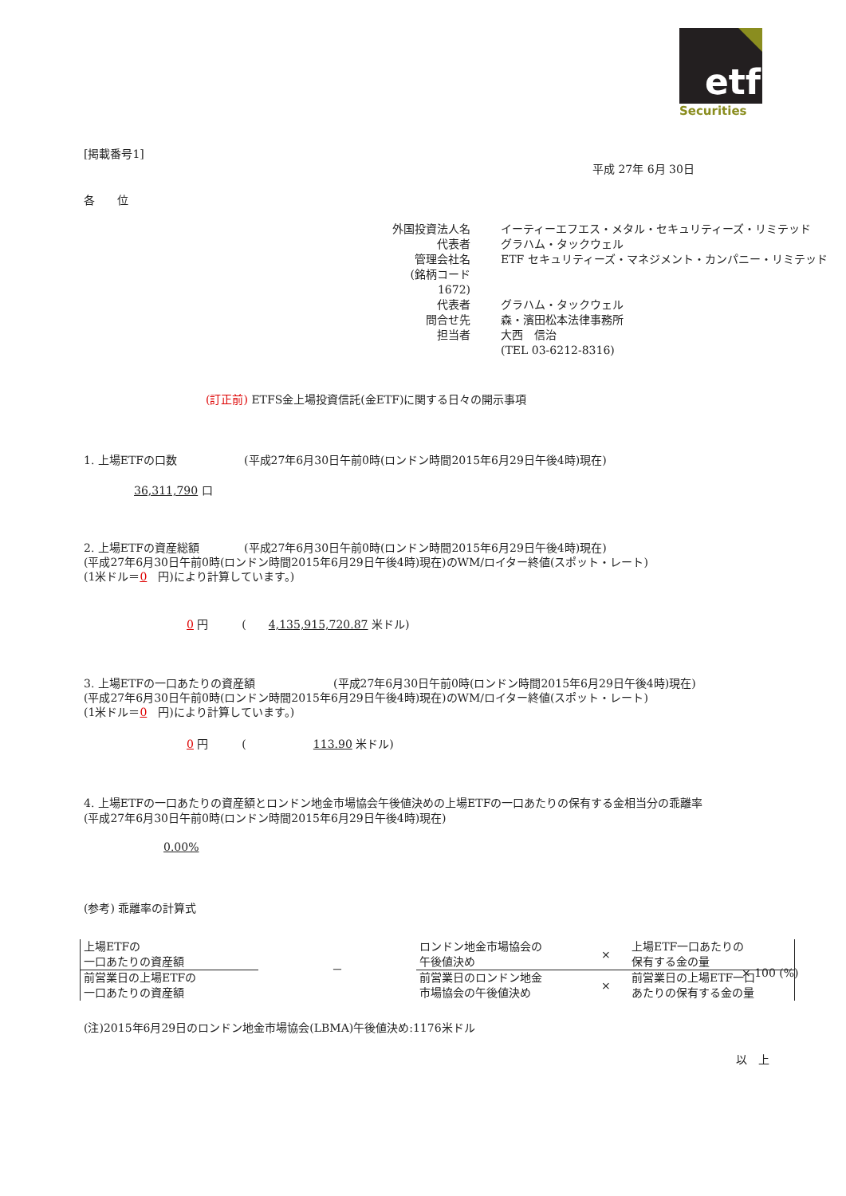etf
Securities
[掲載番号1]
平成 27年 6月 30日
各　　位
| 外国投資法人名 | イーティーエフエス・メタル・セキュリティーズ・リミテッド |
| 代表者 | グラハム・タックウェル |
| 管理会社名 | ETF セキュリティーズ・マネジメント・カンパニー・リミテッド |
| (銘柄コード 1672) | |
| 代表者 | グラハム・タックウェル |
| 問合せ先 | 森・濱田松本法律事務所 |
| 担当者 | 大西 信治 |
| | (TEL 03-6212-8316) |
(訂正前) ETFS金上場投資信託(金ETF)に関する日々の開示事項
1. 上場ETFの口数　　　　　　(平成27年6月30日午前0時(ロンドン時間2015年6月29日午後4時)現在)
36,311,790 口
2. 上場ETFの資産総額　　　　(平成27年6月30日午前0時(ロンドン時間2015年6月29日午後4時)現在)
(平成27年6月30日午前0時(ロンドン時間2015年6月29日午後4時)現在)のWM/ロイター終値(スポット・レート)
(1米ドル＝0　円)により計算しています。)
0 円　　　(　　4,135,915,720.87 米ドル)
3. 上場ETFの一口あたりの資産額　　　　　　　(平成27年6月30日午前0時(ロンドン時間2015年6月29日午後4時)現在)
(平成27年6月30日午前0時(ロンドン時間2015年6月29日午後4時)現在)のWM/ロイター終値(スポット・レート)
(1米ドル＝0　円)により計算しています。)
0 円　　　(　　　　　　113.90 米ドル)
4. 上場ETFの一口あたりの資産額とロンドン地金市場協会午後値決めの上場ETFの一口あたりの保有する金相当分の乖離率
(平成27年6月30日午前0時(ロンドン時間2015年6月29日午後4時)現在)
0.00%
(参考) 乖離率の計算式
| 上場ETFの 一口あたりの資産額 | － | ロンドン地金市場協会の 午後値決め | × | 上場ETF一口あたりの 保有する金の量 |
| 前営業日の上場ETFの 一口あたりの資産額 | | 前営業日のロンドン地金 市場協会の午後値決め | × | 前営業日の上場ETF一口 あたりの保有する金の量 |
× 100 (%)
(注)2015年6月29日のロンドン地金市場協会(LBMA)午後値決め:1176米ドル
以　上